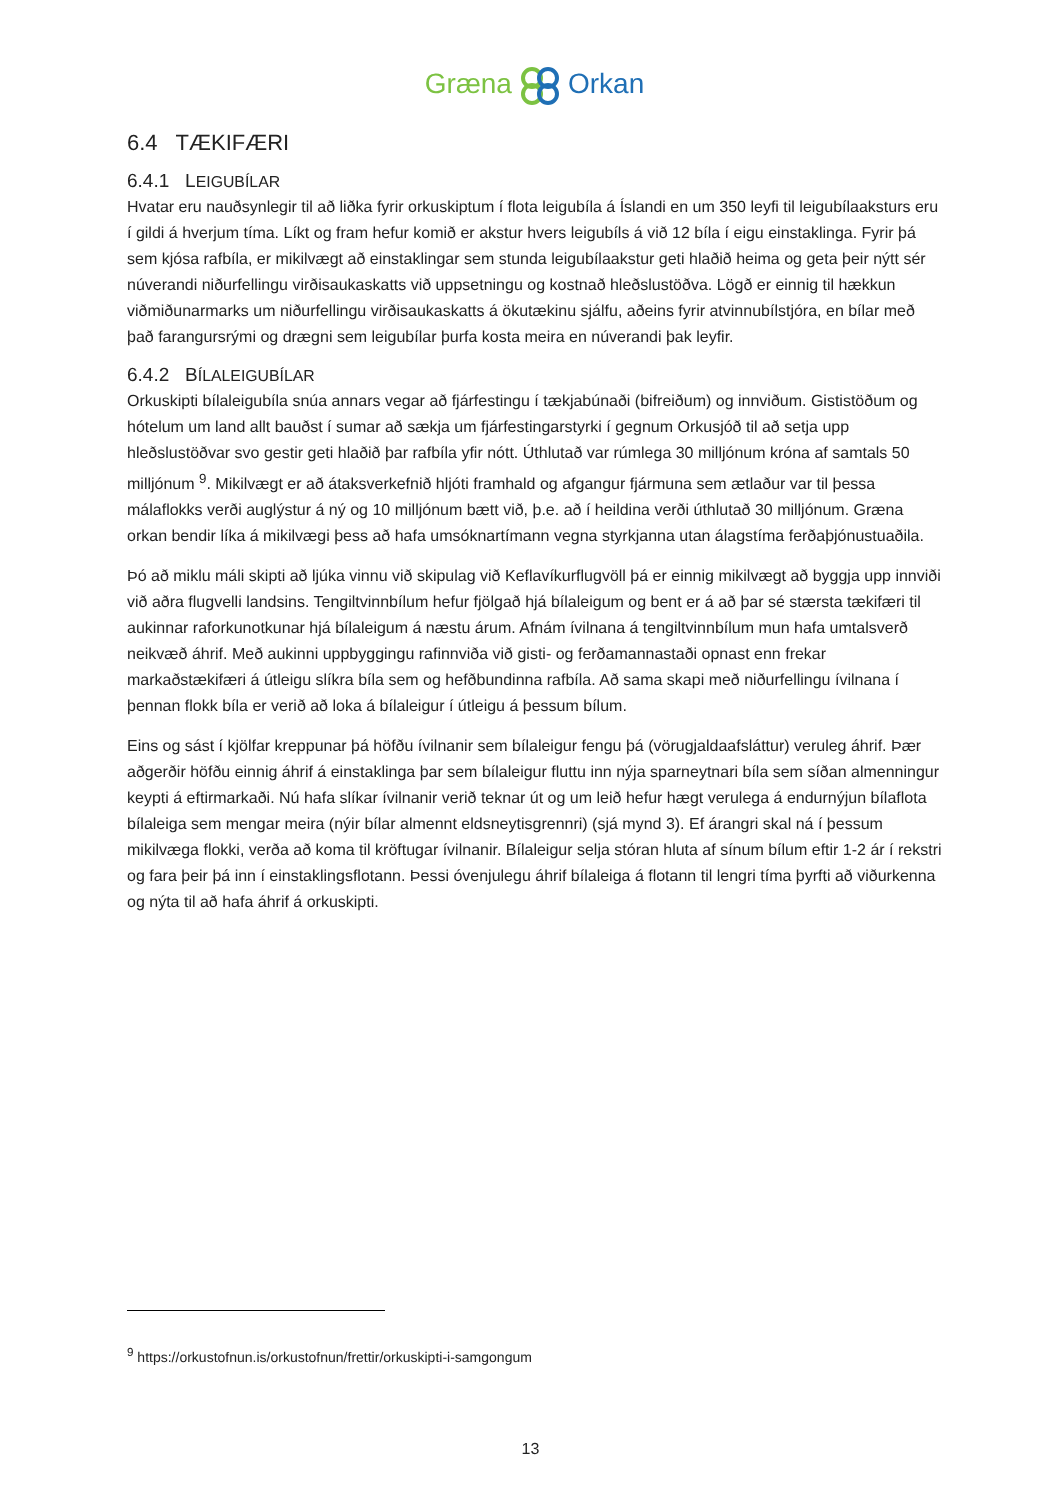GrænaOrkan
6.4 TÆKIFÆRI
6.4.1 LEIGUBÍLAR
Hvatar eru nauðsynlegir til að liðka fyrir orkuskiptum í flota leigubíla á Íslandi en um 350 leyfi til leigubílaaksturs eru í gildi á hverjum tíma. Líkt og fram hefur komið er akstur hvers leigubíls á við 12 bíla í eigu einstaklinga. Fyrir þá sem kjósa rafbíla, er mikilvægt að einstaklingar sem stunda leigubílaakstur geti hlaðið heima og geta þeir nýtt sér núverandi niðurfellingu virðisaukaskatts við uppsetningu og kostnað hleðslustöðva. Lögð er einnig til hækkun viðmiðunarmarks um niðurfellingu virðisaukaskatts á ökutækinu sjálfu, aðeins fyrir atvinnubílstjóra, en bílar með það farangursrými og drægni sem leigubílar þurfa kosta meira en núverandi þak leyfir.
6.4.2 BÍLALEIGUBÍLAR
Orkuskipti bílaleigubíla snúa annars vegar að fjárfestingu í tækjabúnaði (bifreiðum) og innviðum. Gististöðum og hótelum um land allt bauðst í sumar að sækja um fjárfestingarstyrki í gegnum Orkusjóð til að setja upp hleðslustöðvar svo gestir geti hlaðið þar rafbíla yfir nótt. Úthlutað var rúmlega 30 milljónum króna af samtals 50 milljónum <sup>9</sup>. Mikilvægt er að átaksverkefnið hljóti framhald og afgangur fjármuna sem ætlaður var til þessa málaflokks verði auglýstur á ný og 10 milljónum bætt við, þ.e. að í heildina verði úthlutað 30 milljónum. Græna orkan bendir líka á mikilvægi þess að hafa umsóknartímann vegna styrkjanna utan álagstíma ferðaþjónustuaðila.
Þó að miklu máli skipti að ljúka vinnu við skipulag við Keflavíkurflugvöll þá er einnig mikilvægt að byggja upp innviði við aðra flugvelli landsins. Tengiltvinnbílum hefur fjölgað hjá bílaleigum og bent er á að þar sé stærsta tækifæri til aukinnar raforkunotkunar hjá bílaleigum á næstu árum. Afnám ívilnana á tengiltvinnbílum mun hafa umtalsverð neikvæð áhrif. Með aukinni uppbyggingu rafinnviða við gisti- og ferðamannastaði opnast enn frekar markaðstækifæri á útleigu slíkra bíla sem og hefðbundinna rafbíla. Að sama skapi með niðurfellingu ívilnana í þennan flokk bíla er verið að loka á bílaleigur í útleigu á þessum bílum.
Eins og sást í kjölfar kreppunar þá höfðu ívilnanir sem bílaleigur fengu þá (vörugjaldaafsláttur) veruleg áhrif. Þær aðgerðir höfðu einnig áhrif á einstaklinga þar sem bílaleigur fluttu inn nýja sparneytnari bíla sem síðan almenningur keypti á eftirmarkaði. Nú hafa slíkar ívilnanir verið teknar út og um leið hefur hægt verulega á endurnýjun bílaflota bílaleiga sem mengar meira (nýir bílar almennt eldsneytisgrennri) (sjá mynd 3). Ef árangri skal ná í þessum mikilvæga flokki, verða að koma til kröftugar ívilnanir. Bílaleigur selja stóran hluta af sínum bílum eftir 1-2 ár í rekstri og fara þeir þá inn í einstaklingsflotann. Þessi óvenjulegu áhrif bílaleiga á flotann til lengri tíma þyrfti að viðurkenna og nýta til að hafa áhrif á orkuskipti.
<sup>9</sup> https://orkustofnun.is/orkustofnun/frettir/orkuskipti-i-samgongum
13